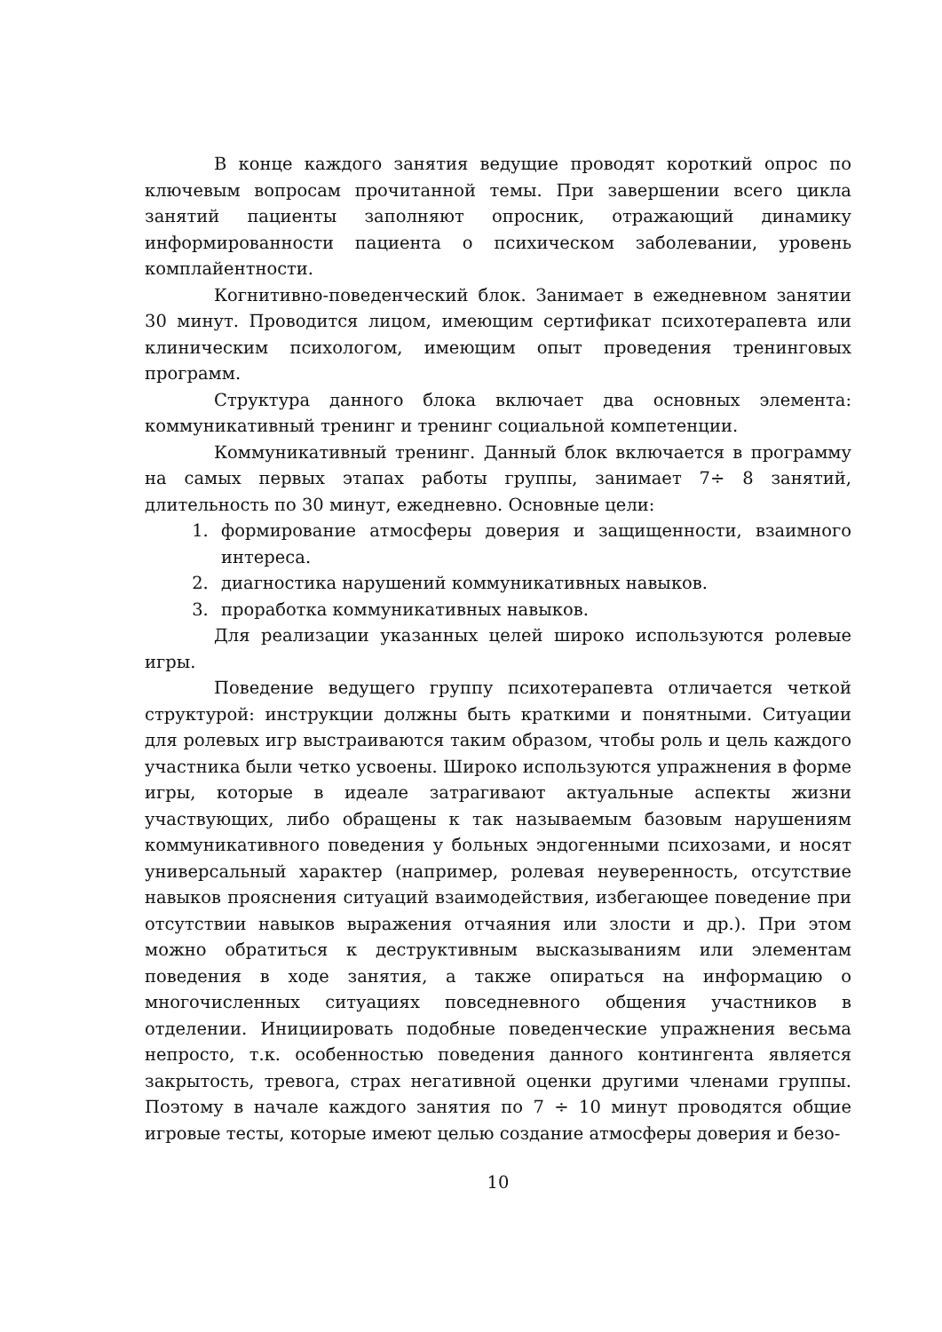В конце каждого занятия ведущие проводят короткий опрос по ключевым вопросам прочитанной темы. При завершении всего цикла занятий пациенты заполняют опросник, отражающий динамику информированности пациента о психическом заболевании, уровень комплайентности.
Когнитивно-поведенческий блок. Занимает в ежедневном занятии 30 минут. Проводится лицом, имеющим сертификат психотерапевта или клиническим психологом, имеющим опыт проведения тренинговых программ.
Структура данного блока включает два основных элемента: коммуникативный тренинг и тренинг социальной компетенции.
Коммуникативный тренинг. Данный блок включается в программу на самых первых этапах работы группы, занимает 7÷ 8 занятий, длительность по 30 минут, ежедневно. Основные цели:
1. формирование атмосферы доверия и защищенности, взаимного интереса.
2. диагностика нарушений коммуникативных навыков.
3. проработка коммуникативных навыков.
Для реализации указанных целей широко используются ролевые игры.
Поведение ведущего группу психотерапевта отличается четкой структурой: инструкции должны быть краткими и понятными. Ситуации для ролевых игр выстраиваются таким образом, чтобы роль и цель каждого участника были четко усвоены. Широко используются упражнения в форме игры, которые в идеале затрагивают актуальные аспекты жизни участвующих, либо обращены к так называемым базовым нарушениям коммуникативного поведения у больных эндогенными психозами, и носят универсальный характер (например, ролевая неуверенность, отсутствие навыков прояснения ситуаций взаимодействия, избегающее поведение при отсутствии навыков выражения отчаяния или злости и др.). При этом можно обратиться к деструктивным высказываниям или элементам поведения в ходе занятия, а также опираться на информацию о многочисленных ситуациях повседневного общения участников в отделении. Инициировать подобные поведенческие упражнения весьма непросто, т.к. особенностью поведения данного контингента является закрытость, тревога, страх негативной оценки другими членами группы. Поэтому в начале каждого занятия по 7 ÷ 10 минут проводятся общие игровые тесты, которые имеют целью создание атмосферы доверия и безо-
10